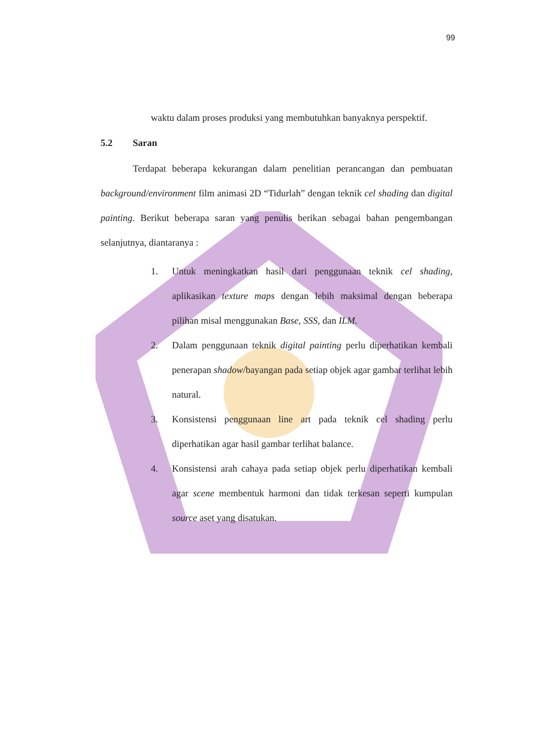99
waktu dalam proses produksi yang membutuhkan banyaknya perspektif.
5.2 Saran
Terdapat beberapa kekurangan dalam penelitian perancangan dan pembuatan background/environment film animasi 2D “Tidurlah” dengan teknik cel shading dan digital painting. Berikut beberapa saran yang penulis berikan sebagai bahan pengembangan selanjutnya, diantaranya :
1. Untuk meningkatkan hasil dari penggunaan teknik cel shading, aplikasikan texture maps dengan lebih maksimal dengan beberapa pilihan misal menggunakan Base, SSS, dan ILM.
2. Dalam penggunaan teknik digital painting perlu diperhatikan kembali penerapan shadow/bayangan pada setiap objek agar gambar terlihat lebih natural.
3. Konsistensi penggunaan line art pada teknik cel shading perlu diperhatikan agar hasil gambar terlihat balance.
4. Konsistensi arah cahaya pada setiap objek perlu diperhatikan kembali agar scene membentuk harmoni dan tidak terkesan seperti kumpulan source aset yang disatukan.